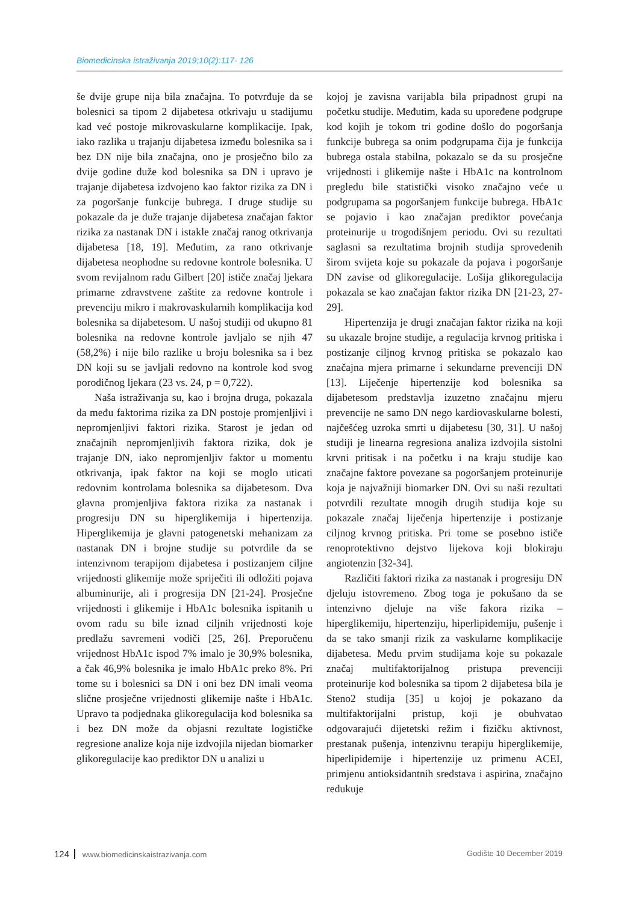Biomedicinska istraživanja 2019;10(2):117- 126
še dvije grupe nija bila značajna. To potvrđuje da se bolesnici sa tipom 2 dijabetesa otkrivaju u stadijumu kad već postoje mikrovaskularne komplikacije. Ipak, iako razlika u trajanju dijabetesa između bolesnika sa i bez DN nije bila značajna, ono je prosječno bilo za dvije godine duže kod bolesnika sa DN i upravo je trajanje dijabetesa izdvojeno kao faktor rizika za DN i za pogoršanje funkcije bubrega. I druge studije su pokazale da je duže trajanje dijabetesa značajan faktor rizika za nastanak DN i istakle značaj ranog otkrivanja dijabetesa [18, 19]. Međutim, za rano otkrivanje dijabetesa neophodne su redovne kontrole bolesnika. U svom revijalnom radu Gilbert [20] ističe značaj ljekara primarne zdravstvene zaštite za redovne kontrole i prevenciju mikro i makrovaskularnih komplikacija kod bolesnika sa dijabetesom. U našoj studiji od ukupno 81 bolesnika na redovne kontrole javljalo se njih 47 (58,2%) i nije bilo razlike u broju bolesnika sa i bez DN koji su se javljali redovno na kontrole kod svog porodičnog ljekara (23 vs. 24, p = 0,722).
Naša istraživanja su, kao i brojna druga, pokazala da među faktorima rizika za DN postoje promjenljivi i nepromjenljivi faktori rizika. Starost je jedan od značajnih nepromjenljivih faktora rizika, dok je trajanje DN, iako nepromjenljiv faktor u momentu otkrivanja, ipak faktor na koji se moglo uticati redovnim kontrolama bolesnika sa dijabetesom. Dva glavna promjenljiva faktora rizika za nastanak i progresiju DN su hiperglikemija i hipertenzija. Hiperglikemija je glavni patogenetski mehanizam za nastanak DN i brojne studije su potvrdile da se intenzivnom terapijom dijabetesa i postizanjem ciljne vrijednosti glikemije može spriječiti ili odložiti pojava albuminurije, ali i progresija DN [21-24]. Prosječne vrijednosti i glikemije i HbA1c bolesnika ispitanih u ovom radu su bile iznad ciljnih vrijednosti koje predlažu savremeni vodiči [25, 26]. Preporučenu vrijednost HbA1c ispod 7% imalo je 30,9% bolesnika, a čak 46,9% bolesnika je imalo HbA1c preko 8%. Pri tome su i bolesnici sa DN i oni bez DN imali veoma slične prosječne vrijednosti glikemije našte i HbA1c. Upravo ta podjednaka glikoregulacija kod bolesnika sa i bez DN može da objasni rezultate logističke regresione analize koja nije izdvojila nijedan biomarker glikoregulacije kao prediktor DN u analizi u
kojoj je zavisna varijabla bila pripadnost grupi na početku studije. Međutim, kada su upoređene podgrupe kod kojih je tokom tri godine došlo do pogoršanja funkcije bubrega sa onim podgrupama čija je funkcija bubrega ostala stabilna, pokazalo se da su prosječne vrijednosti i glikemije našte i HbA1c na kontrolnom pregledu bile statistički visoko značajno veće u podgrupama sa pogoršanjem funkcije bubrega. HbA1c se pojavio i kao značajan prediktor povećanja proteinurije u trogodišnjem periodu. Ovi su rezultati saglasni sa rezultatima brojnih studija sprovedenih širom svijeta koje su pokazale da pojava i pogoršanje DN zavise od glikoregulacije. Lošija glikoregulacija pokazala se kao značajan faktor rizika DN [21-23, 27-29].
Hipertenzija je drugi značajan faktor rizika na koji su ukazale brojne studije, a regulacija krvnog pritiska i postizanje ciljnog krvnog pritiska se pokazalo kao značajna mjera primarne i sekundarne prevenciji DN [13]. Liječenje hipertenzije kod bolesnika sa dijabetesom predstavlja izuzetno značajnu mjeru prevencije ne samo DN nego kardiovaskularne bolesti, najčešćeg uzroka smrti u dijabetesu [30, 31]. U našoj studiji je linearna regresiona analiza izdvojila sistolni krvni pritisak i na početku i na kraju studije kao značajne faktore povezane sa pogoršanjem proteinurije koja je najvažniji biomarker DN. Ovi su naši rezultati potvrdili rezultate mnogih drugih studija koje su pokazale značaj liječenja hipertenzije i postizanje ciljnog krvnog pritiska. Pri tome se posebno ističe renoprotektivno dejstvo lijekova koji blokiraju angiotenzin [32-34].
Različiti faktori rizika za nastanak i progresiju DN djeluju istovremeno. Zbog toga je pokušano da se intenzivno djeluje na više fakora rizika – hiperglikemiju, hipertenziju, hiperlipidemiju, pušenje i da se tako smanji rizik za vaskularne komplikacije dijabetesa. Među prvim studijama koje su pokazale značaj multifaktorijalnog pristupa prevenciji proteinurije kod bolesnika sa tipom 2 dijabetesa bila je Steno2 studija [35] u kojoj je pokazano da multifaktorijalni pristup, koji je obuhvatao odgovarajući dijetetski režim i fizičku aktivnost, prestanak pušenja, intenzivnu terapiju hiperglikemije, hiperlipidemije i hipertenzije uz primenu ACEI, primjenu antioksidantnih sredstava i aspirina, značajno redukuje
124 www.biomedicinskaistrazivanja.com
Godište 10 December 2019